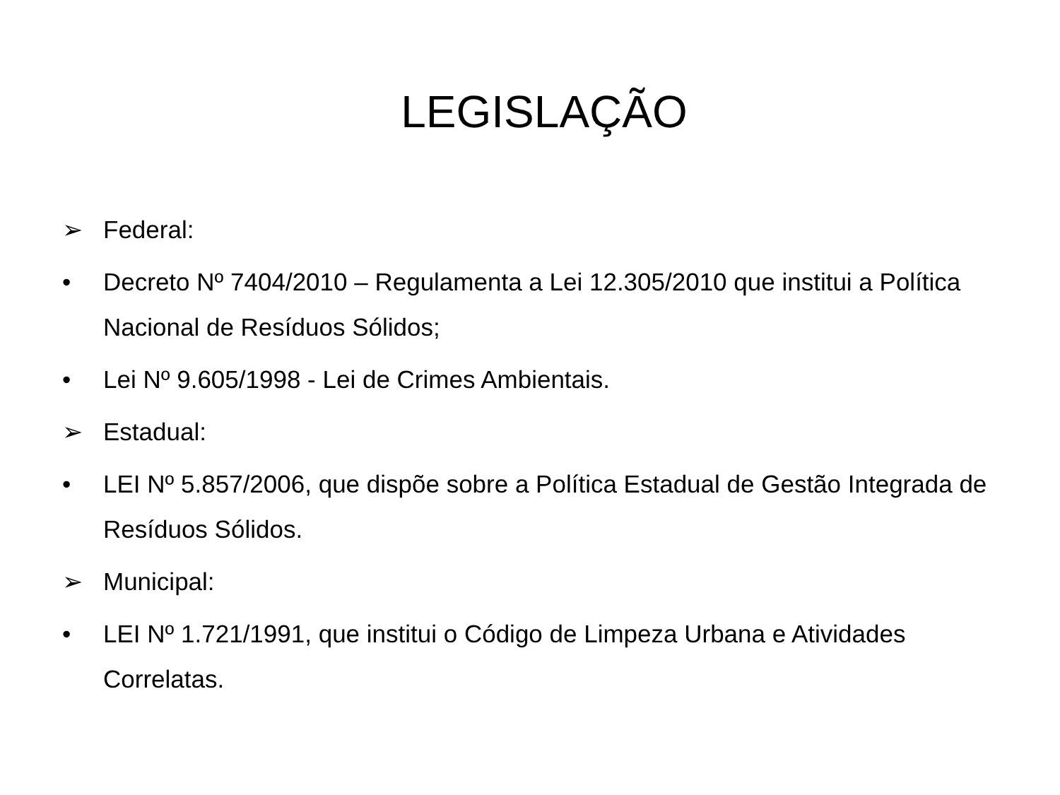LEGISLAÇÃO
➢ Federal:
• Decreto Nº 7404/2010 – Regulamenta a Lei 12.305/2010 que institui a Política Nacional de Resíduos Sólidos;
• Lei Nº 9.605/1998 - Lei de Crimes Ambientais.
➢ Estadual:
• LEI Nº 5.857/2006, que dispõe sobre a Política Estadual de Gestão Integrada de Resíduos Sólidos.
➢ Municipal:
• LEI Nº 1.721/1991, que institui o Código de Limpeza Urbana e Atividades Correlatas.